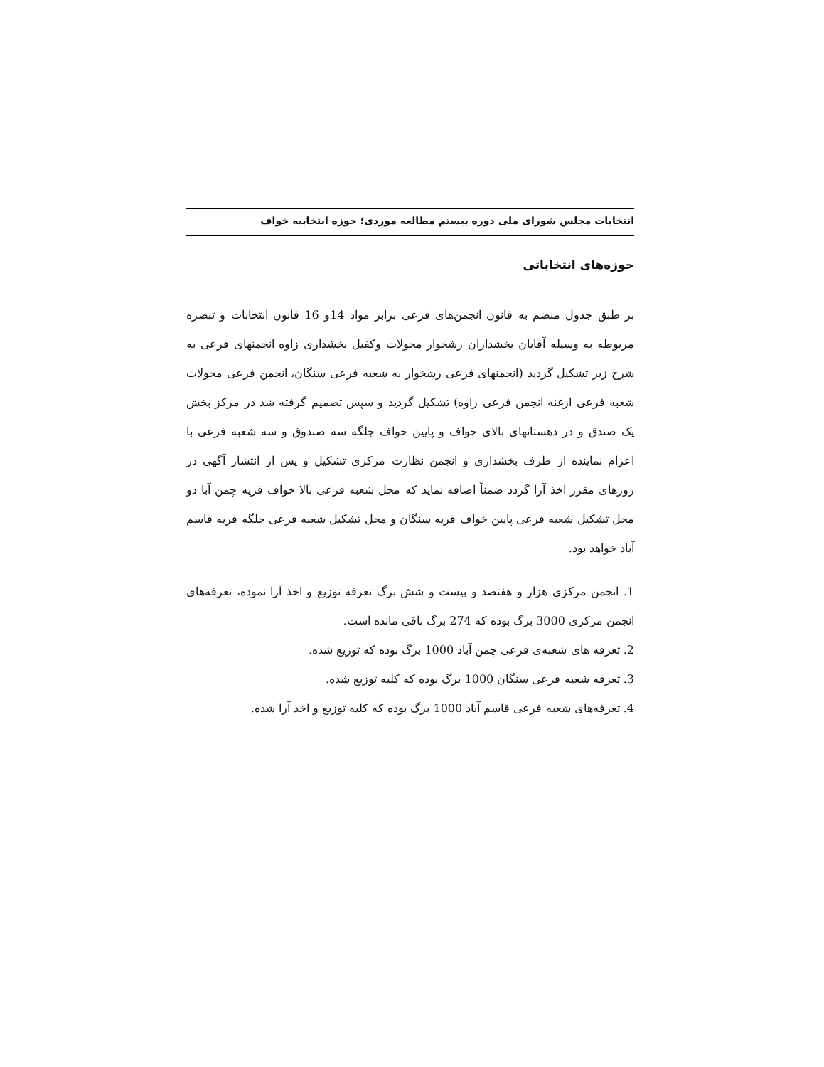انتخابات مجلس شورای ملی دوره بیستم مطالعه موردی؛ حوزه انتخابیه خواف
حوزه‌های انتخاباتی
بر طبق جدول منضم به قانون انجمن‌های فرعی برابر مواد 14و 16 قانون انتخابات و تبصره مربوطه به وسیله آقایان بخشداران رشخوار محولات وکفیل بخشداری زاوه انجمنهای فرعی به شرح زیر تشکیل گردید (انجمنهای فرعی رشخوار به شعبه فرعی سنگان، انجمن فرعی محولات شعبه فرعی ازغنه انجمن فرعی زاوه) تشکیل گردید و سپس تصمیم گرفته شد در مرکز بخش یک صندق و در دهستانهای بالای خواف و پایین خواف جلگه سه صندوق و سه شعبه فرعی با اعزام نماینده از طرف بخشداری و انجمن نظارت مرکزی تشکیل و پس از انتشار آگهی در روزهای مقرر اخذ آرا گردد ضمناً اضافه نماید که محل شعبه فرعی بالا خواف قریه چمن آبا دو محل تشکیل شعبه فرعی پایین خواف قریه سنگان و محل تشکیل شعبه فرعی جلگه قریه قاسم آباد خواهد بود.
1. انجمن مرکزی هزار و هفتصد و بیست و شش برگ تعرفه توزیع و اخذ آرا نموده، تعرفه‌های انجمن مرکزی 3000 برگ بوده که 274 برگ باقی مانده است.
2. تعرفه های شعبه‌ی فرعی چمن آباد 1000 برگ بوده که توزیع شده.
3. تعرفه شعبه فرعی سنگان 1000 برگ بوده که کلیه توزیع شده.
4. تعرفه‌های شعبه فرعی قاسم آباد 1000 برگ بوده که کلیه توزیع و اخذ آرا شده.